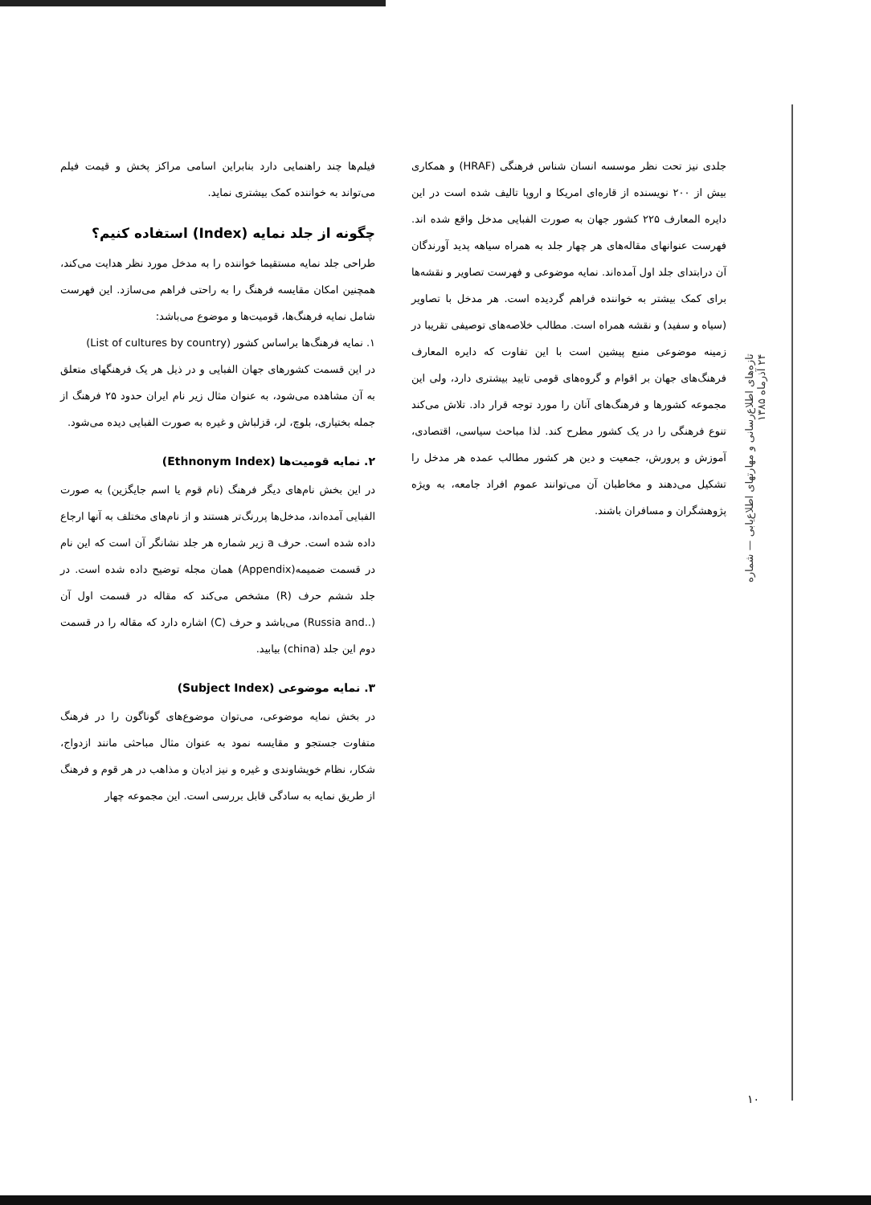فیلم‌ها چند راهنمایی دارد بنابراین اسامی مراکز پخش و قیمت فیلم می‌تواند به خواننده کمک بیشتری نماید.
چگونه از جلد نمایه (Index) استفاده کنیم؟
طراحی جلد نمایه مستقیما خواننده را به مدخل مورد نظر هدایت می‌کند، همچنین امکان مقایسه فرهنگ را به راحتی فراهم می‌سازد. این فهرست شامل نمایه فرهنگ‌ها، قومیت‌ها و موضوع می‌باشد:
۱. نمایه فرهنگ‌ها براساس کشور (List of cultures by country)
در این قسمت کشورهای جهان الفبایی و در ذیل هر یک فرهنگهای متعلق به آن مشاهده می‌شود، به عنوان مثال زیر نام ایران حدود ۲۵ فرهنگ از جمله بختیاری، بلوچ، لر، قزلباش و غیره به صورت الفبایی دیده می‌شود.
۲. نمایه قومیت‌ها (Ethnonym Index)
در این بخش نام‌های دیگر فرهنگ (نام قوم یا اسم جایگزین) به صورت الفبایی آمده‌اند، مدخل‌ها پررنگ‌تر هستند و از نام‌های مختلف به آنها ارجاع داده شده است. حرف a زیر شماره هر جلد نشانگر آن است که این نام در قسمت ضمیمه(Appendix) همان مجله توضیح داده شده است. در جلد ششم حرف (R) مشخص می‌کند که مقاله در قسمت اول آن (..Russia and) می‌باشد و حرف (C) اشاره دارد که مقاله را در قسمت دوم این جلد (china) بیابید.
۳. نمایه موضوعی (Subject Index)
در بخش نمایه موضوعی، می‌توان موضوع‌های گوناگون را در فرهنگ متفاوت جستجو و مقایسه نمود به عنوان مثال مباحثی مانند ازدواج، شکار، نظام خویشاوندی و غیره و نیز ادیان و مذاهب در هر قوم و فرهنگ از طریق نمایه به سادگی قابل بررسی است. این مجموعه چهار
جلدی نیز تحت نظر موسسه انسان شناس فرهنگی (HRAF) و همکاری بیش از ۲۰۰ نویسنده از قاره‌ای امریکا و اروپا تالیف شده است در این دایره المعارف ۲۲۵ کشور جهان به صورت الفبایی مدخل واقع شده اند. فهرست عنوانهای مقاله‌های هر چهار جلد به همراه سیاهه پدید آورندگان آن درابتدای جلد اول آمده‌اند. نمایه موضوعی و فهرست تصاویر و نقشه‌ها برای کمک بیشتر به خواننده فراهم گردیده است. هر مدخل با تصاویر (سیاه و سفید) و نقشه همراه است. مطالب خلاصه‌های توصیفی تقریبا در زمینه موضوعی منبع پیشین است با این تفاوت که دایره المعارف فرهنگ‌های جهان بر اقوام و گروه‌های قومی تایید بیشتری دارد، ولی این مجموعه کشورها و فرهنگ‌های آنان را مورد توجه قرار داد. تلاش می‌کند تنوع فرهنگی را در یک کشور مطرح کند. لذا مباحث سیاسی، اقتصادی، آموزش و پرورش، جمعیت و دین هر کشور مطالب عمده هر مدخل را تشکیل می‌دهند و مخاطبان آن می‌توانند عموم افراد جامعه، به ویژه پژوهشگران و مسافران باشند.
تازه‌های اطلاع‌رسانی و مهارتهای اطلاع‌یابی — شماره ۲۴ آذرماه ۱۳۸۵
۱۰